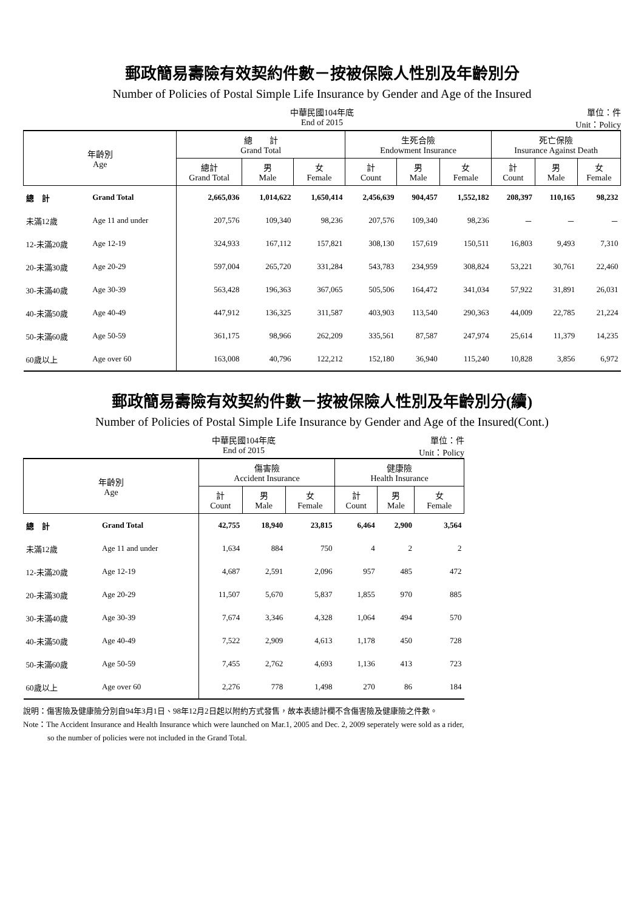郵政簡易壽險有效契約件數－按被保險人性別及年齡別分
Number of Policies of Postal Simple Life Insurance by Gender and Age of the Insured
中華民國104年底
End of 2015
單位：件
Unit：Policy
| 年齡別 Age | | 總 計 Grand Total | | | 生死合險 Endowment Insurance | | | 死亡保險 Insurance Against Death | | |
| --- | --- | --- | --- | --- | --- | --- | --- | --- | --- | --- |
| | | 總計 Grand Total | 男 Male | 女 Female | 計 Count | 男 Male | 女 Female | 計 Count | 男 Male | 女 Female |
| 總 計 | Grand Total | 2,665,036 | 1,014,622 | 1,650,414 | 2,456,639 | 904,457 | 1,552,182 | 208,397 | 110,165 | 98,232 |
| 未滿12歲 | Age 11 and under | 207,576 | 109,340 | 98,236 | 207,576 | 109,340 | 98,236 | － | － | － |
| 12-未滿20歲 | Age 12-19 | 324,933 | 167,112 | 157,821 | 308,130 | 157,619 | 150,511 | 16,803 | 9,493 | 7,310 |
| 20-未滿30歲 | Age 20-29 | 597,004 | 265,720 | 331,284 | 543,783 | 234,959 | 308,824 | 53,221 | 30,761 | 22,460 |
| 30-未滿40歲 | Age 30-39 | 563,428 | 196,363 | 367,065 | 505,506 | 164,472 | 341,034 | 57,922 | 31,891 | 26,031 |
| 40-未滿50歲 | Age 40-49 | 447,912 | 136,325 | 311,587 | 403,903 | 113,540 | 290,363 | 44,009 | 22,785 | 21,224 |
| 50-未滿60歲 | Age 50-59 | 361,175 | 98,966 | 262,209 | 335,561 | 87,587 | 247,974 | 25,614 | 11,379 | 14,235 |
| 60歲以上 | Age over 60 | 163,008 | 40,796 | 122,212 | 152,180 | 36,940 | 115,240 | 10,828 | 3,856 | 6,972 |
郵政簡易壽險有效契約件數－按被保險人性別及年齡別分(續)
Number of Policies of Postal Simple Life Insurance by Gender and Age of the Insured(Cont.)
中華民國104年底
End of 2015
單位：件
Unit：Policy
| 年齡別 Age | | 傷害險 Accident Insurance | | | 健康險 Health Insurance | | |
| --- | --- | --- | --- | --- | --- | --- | --- |
| | | 計 Count | 男 Male | 女 Female | 計 Count | 男 Male | 女 Female |
| 總 計 | Grand Total | 42,755 | 18,940 | 23,815 | 6,464 | 2,900 | 3,564 |
| 未滿12歲 | Age 11 and under | 1,634 | 884 | 750 | 4 | 2 | 2 |
| 12-未滿20歲 | Age 12-19 | 4,687 | 2,591 | 2,096 | 957 | 485 | 472 |
| 20-未滿30歲 | Age 20-29 | 11,507 | 5,670 | 5,837 | 1,855 | 970 | 885 |
| 30-未滿40歲 | Age 30-39 | 7,674 | 3,346 | 4,328 | 1,064 | 494 | 570 |
| 40-未滿50歲 | Age 40-49 | 7,522 | 2,909 | 4,613 | 1,178 | 450 | 728 |
| 50-未滿60歲 | Age 50-59 | 7,455 | 2,762 | 4,693 | 1,136 | 413 | 723 |
| 60歲以上 | Age over 60 | 2,276 | 778 | 1,498 | 270 | 86 | 184 |
說明：傷害險及健康險分別自94年3月1日、98年12月2日起以附約方式發售，故本表總計欄不含傷害險及健康險之件數。
Note：The Accident Insurance and Health Insurance which were launched on Mar.1, 2005 and Dec. 2, 2009 seperately were sold as a rider,
so the number of policies were not included in the Grand Total.